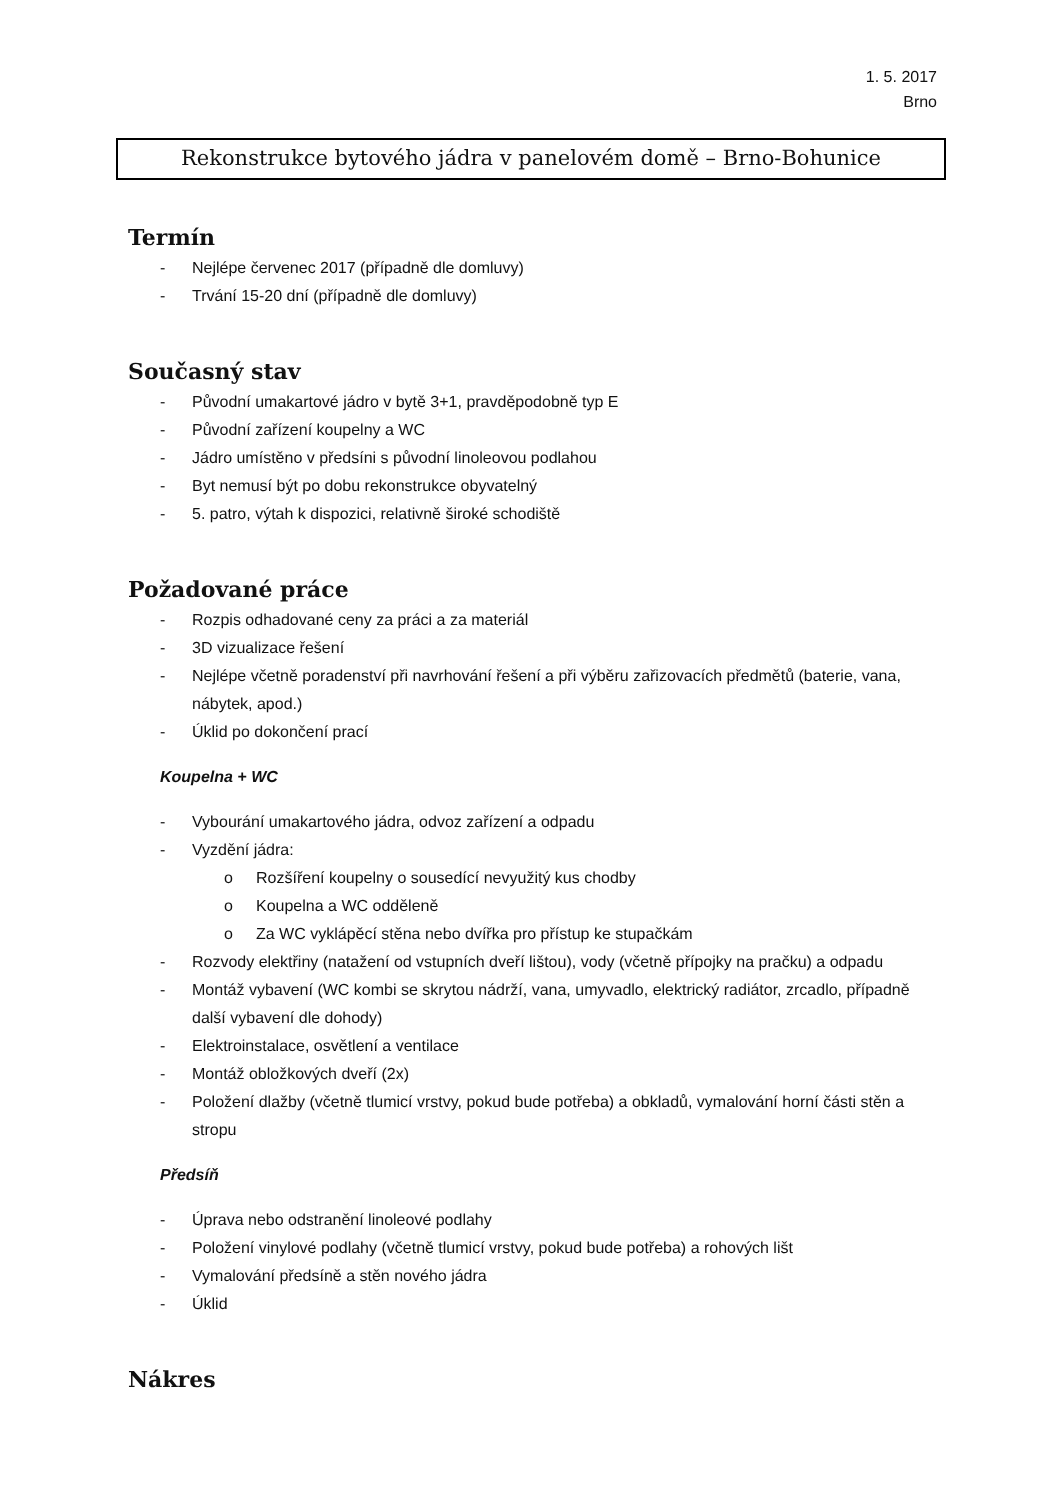1. 5. 2017
Brno
Rekonstrukce bytového jádra v panelovém domě – Brno-Bohunice
Termín
- Nejlépe červenec 2017 (případně dle domluvy)
- Trvání 15-20 dní (případně dle domluvy)
Současný stav
- Původní umakartové jádro v bytě 3+1, pravděpodobně typ E
- Původní zařízení koupelny a WC
- Jádro umístěno v předsíni s původní linoleovou podlahou
- Byt nemusí být po dobu rekonstrukce obyvatelný
- 5. patro, výtah k dispozici, relativně široké schodiště
Požadované práce
- Rozpis odhadované ceny za práci a za materiál
- 3D vizualizace řešení
- Nejlépe včetně poradenství při navrhování řešení a při výběru zařizovacích předmětů (baterie, vana, nábytek, apod.)
- Úklid po dokončení prací
Koupelna + WC
- Vybourání umakartového jádra, odvoz zařízení a odpadu
- Vyzdění jádra:
o Rozšíření koupelny o sousedící nevyužitý kus chodby
o Koupelna a WC odděleně
o Za WC vyklápěcí stěna nebo dvířka pro přístup ke stupačkám
- Rozvody elektřiny (natažení od vstupních dveří lištou), vody (včetně přípojky na pračku) a odpadu
- Montáž vybavení (WC kombi se skrytou nádrží, vana, umyvadlo, elektrický radiátor, zrcadlo, případně další vybavení dle dohody)
- Elektroinstalace, osvětlení a ventilace
- Montáž obložkových dveří (2x)
- Položení dlažby (včetně tlumicí vrstvy, pokud bude potřeba) a obkladů, vymalování horní části stěn a stropu
Předsíň
- Úprava nebo odstranění linoleové podlahy
- Položení vinylové podlahy (včetně tlumicí vrstvy, pokud bude potřeba) a rohových lišt
- Vymalování předsíně a stěn nového jádra
- Úklid
Nákres